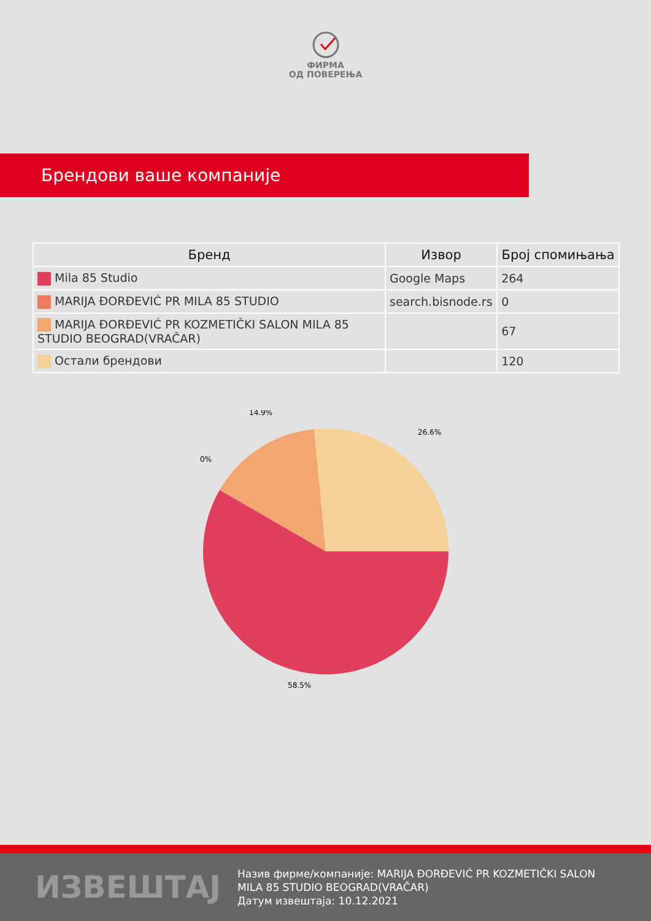ФИРМА
ОД ПОВЕРЕЊА
Брендови ваше компаније
| Бренд | Извор | Број спомињања |
| --- | --- | --- |
| Mila 85 Studio | Google Maps | 264 |
| MARIJA ĐORĐEVIĆ PR MILA 85 STUDIO | search.bisnode.rs | 0 |
| MARIJA ĐORĐEVIĆ PR KOZMETIČKI SALON MILA 85 STUDIO BEOGRAD(VRAČAR) | | 67 |
| Остали брендови | | 120 |
14.9%
26.6%
0%
58.5%
ИЗВЕШТАЈ
Назив фирме/компаније: MARIJA ĐORĐEVIĆ PR KOZMETIČKI SALON MILA 85 STUDIO BEOGRAD(VRAČAR)
Датум извештаја: 10.12.2021